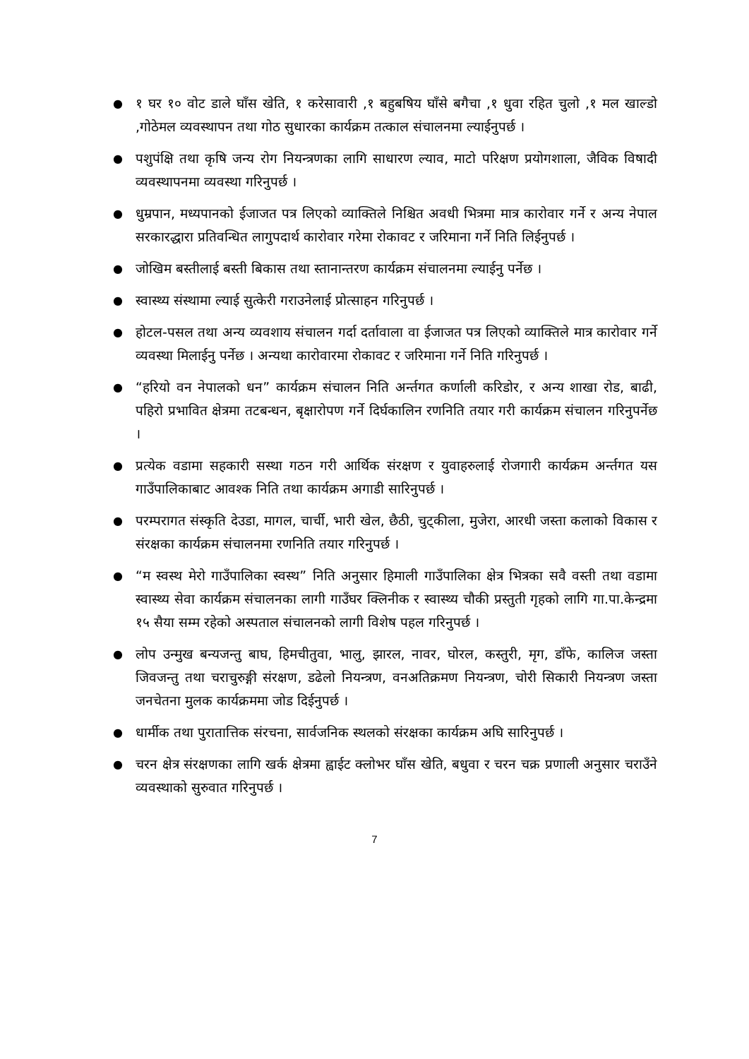● १ घर १० वोट डाले घाँस खेति, १ करेसावारी ,१ बहुबषिय घाँसे बगैचा ,१ धुवा रहित चुलो ,१ मल खाल्डो ,गोठेमल व्यवस्थापन तथा गोठ सुधारका कार्यक्रम तत्काल संचालनमा ल्याईनुपर्छ ।
● पशुपंक्षि तथा कृषि जन्य रोग नियन्त्रणका लागि साधारण ल्याव, माटो परिक्षण प्रयोगशाला, जैविक विषादी व्यवस्थापनमा व्यवस्था गरिनुपर्छ ।
● धुम्रपान, मध्यपानको ईजाजत पत्र लिएको व्याक्तिले निश्चित अवधी भित्रमा मात्र कारोवार गर्ने र अन्य नेपाल सरकारद्धारा प्रतिवन्धित लागुपदार्थ कारोवार गरेमा रोकावट र जरिमाना गर्ने निति लिईनुपर्छ ।
● जोखिम बस्तीलाई बस्ती बिकास तथा स्तानान्तरण कार्यक्रम संचालनमा ल्याईनु पर्नेछ ।
● स्वास्थ्य संस्थामा ल्याई सुत्केरी गराउनेलाई प्रोत्साहन गरिनुपर्छ ।
● होटल-पसल तथा अन्य व्यवशाय संचालन गर्दा दर्तावाला वा ईजाजत पत्र लिएको व्याक्तिले मात्र कारोवार गर्ने व्यवस्था मिलाईनु पर्नेछ । अन्यथा कारोवारमा रोकावट र जरिमाना गर्ने निति गरिनुपर्छ ।
● “हरियो वन नेपालको धन” कार्यक्रम संचालन निति अर्न्तगत कर्णाली करिडोर, र अन्य शाखा रोड, बाढी, पहिरो प्रभावित क्षेत्रमा तटबन्धन, बृक्षारोपण गर्ने दिर्घकालिन रणनिति तयार गरी कार्यक्रम संचालन गरिनुपर्नेछ ।
● प्रत्येक वडामा सहकारी सस्था गठन गरी आर्थिक संरक्षण र युवाहरुलाई रोजगारी कार्यक्रम अर्न्तगत यस गाउँपालिकाबाट आवश्क निति तथा कार्यक्रम अगाडी सारिनुपर्छ ।
● परम्परागत संस्कृति देउडा, मागल, चार्ची, भारी खेल, छैठी, चुट्कीला, मुजेरा, आरधी जस्ता कलाको विकास र संरक्षका कार्यक्रम संचालनमा रणनिति तयार गरिनुपर्छ ।
● “म स्वस्थ मेरो गाउँपालिका स्वस्थ” निति अनुसार हिमाली गाउँपालिका क्षेत्र भित्रका सवै वस्ती तथा वडामा स्वास्थ्य सेवा कार्यक्रम संचालनका लागी गाउँघर क्लिनीक र स्वास्थ्य चौकी प्रस्तुती गृहको लागि गा.पा.केन्द्रमा १५ सैया सम्म रहेको अस्पताल संचालनको लागी विशेष पहल गरिनुपर्छ ।
● लोप उन्मुख बन्यजन्तु बाघ, हिमचीतुवा, भालु, झारल, नावर, घोरल, कस्तुरी, मृग, डाँफे, कालिज जस्ता जिवजन्तु तथा चराचुरुङ्गी संरक्षण, डढेलो नियन्त्रण, वनअतिक्रमण नियन्त्रण, चोरी सिकारी नियन्त्रण जस्ता जनचेतना मुलक कार्यक्रममा जोड दिईनुपर्छ ।
● धार्मीक तथा पुरातात्तिक संरचना, सार्वजनिक स्थलको संरक्षका कार्यक्रम अघि सारिनुपर्छ ।
● चरन क्षेत्र संरक्षणका लागि खर्क क्षेत्रमा ह्वाईट क्लोभर घाँस खेति, बधुवा र चरन चक्र प्रणाली अनुसार चराउँने व्यवस्थाको सुरुवात गरिनुपर्छ ।
7